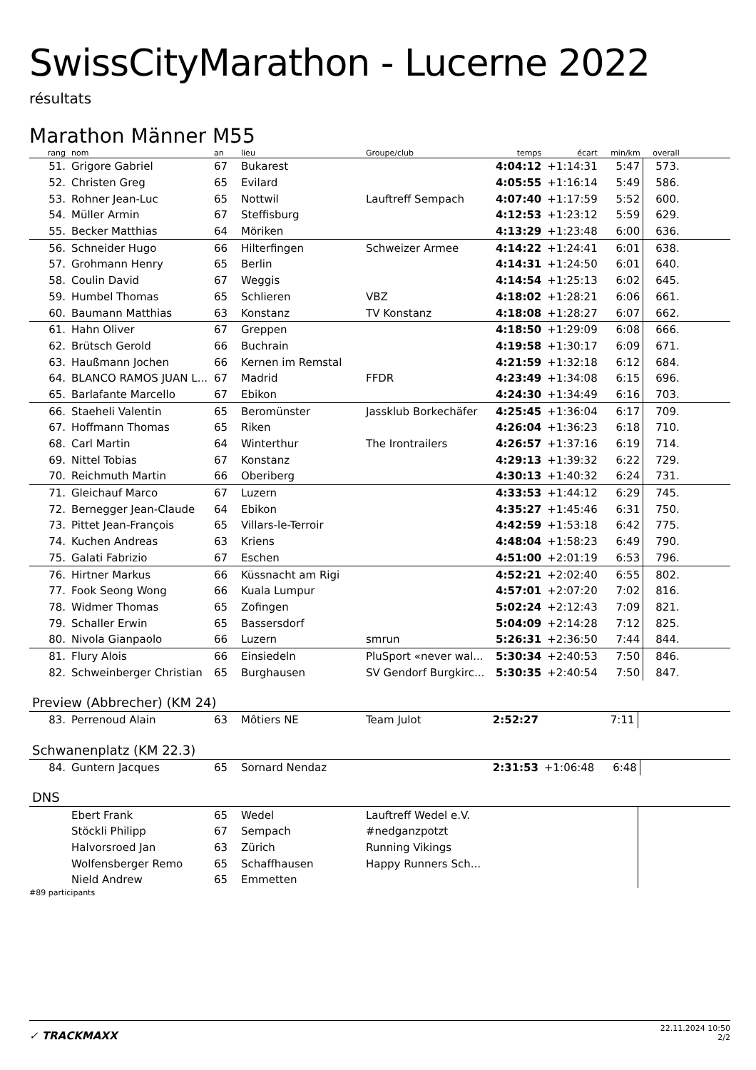SwissCityMarathon - Lucerne 2022
résultats
Marathon Männer M55
| rang | nom | an | lieu | Groupe/club | temps | écart | min/km | overall | |
| --- | --- | --- | --- | --- | --- | --- | --- | --- | --- |
| 51. | Grigore Gabriel | 67 | Bukarest | | 4:04:12 | +1:14:31 | 5:47 | 573. | |
| 52. | Christen Greg | 65 | Evilard | | 4:05:55 | +1:16:14 | 5:49 | 586. | |
| 53. | Rohner Jean-Luc | 65 | Nottwil | Lauftreff Sempach | 4:07:40 | +1:17:59 | 5:52 | 600. | |
| 54. | Müller Armin | 67 | Steffisburg | | 4:12:53 | +1:23:12 | 5:59 | 629. | |
| 55. | Becker Matthias | 64 | Möriken | | 4:13:29 | +1:23:48 | 6:00 | 636. | |
| 56. | Schneider Hugo | 66 | Hilterfingen | Schweizer Armee | 4:14:22 | +1:24:41 | 6:01 | 638. | |
| 57. | Grohmann Henry | 65 | Berlin | | 4:14:31 | +1:24:50 | 6:01 | 640. | |
| 58. | Coulin David | 67 | Weggis | | 4:14:54 | +1:25:13 | 6:02 | 645. | |
| 59. | Humbel Thomas | 65 | Schlieren | VBZ | 4:18:02 | +1:28:21 | 6:06 | 661. | |
| 60. | Baumann Matthias | 63 | Konstanz | TV Konstanz | 4:18:08 | +1:28:27 | 6:07 | 662. | |
| 61. | Hahn Oliver | 67 | Greppen | | 4:18:50 | +1:29:09 | 6:08 | 666. | |
| 62. | Brütsch Gerold | 66 | Buchrain | | 4:19:58 | +1:30:17 | 6:09 | 671. | |
| 63. | Haußmann Jochen | 66 | Kernen im Remstal | | 4:21:59 | +1:32:18 | 6:12 | 684. | |
| 64. | BLANCO RAMOS JUAN L... | 67 | Madrid | FFDR | 4:23:49 | +1:34:08 | 6:15 | 696. | |
| 65. | Barlafante Marcello | 67 | Ebikon | | 4:24:30 | +1:34:49 | 6:16 | 703. | |
| 66. | Staeheli Valentin | 65 | Beromünster | Jassklub Borkechäfer | 4:25:45 | +1:36:04 | 6:17 | 709. | |
| 67. | Hoffmann Thomas | 65 | Riken | | 4:26:04 | +1:36:23 | 6:18 | 710. | |
| 68. | Carl Martin | 64 | Winterthur | The Irontrailers | 4:26:57 | +1:37:16 | 6:19 | 714. | |
| 69. | Nittel Tobias | 67 | Konstanz | | 4:29:13 | +1:39:32 | 6:22 | 729. | |
| 70. | Reichmuth Martin | 66 | Oberiberg | | 4:30:13 | +1:40:32 | 6:24 | 731. | |
| 71. | Gleichauf Marco | 67 | Luzern | | 4:33:53 | +1:44:12 | 6:29 | 745. | |
| 72. | Bernegger Jean-Claude | 64 | Ebikon | | 4:35:27 | +1:45:46 | 6:31 | 750. | |
| 73. | Pittet Jean-François | 65 | Villars-le-Terroir | | 4:42:59 | +1:53:18 | 6:42 | 775. | |
| 74. | Kuchen Andreas | 63 | Kriens | | 4:48:04 | +1:58:23 | 6:49 | 790. | |
| 75. | Galati Fabrizio | 67 | Eschen | | 4:51:00 | +2:01:19 | 6:53 | 796. | |
| 76. | Hirtner Markus | 66 | Küssnacht am Rigi | | 4:52:21 | +2:02:40 | 6:55 | 802. | |
| 77. | Fook Seong Wong | 66 | Kuala Lumpur | | 4:57:01 | +2:07:20 | 7:02 | 816. | |
| 78. | Widmer Thomas | 65 | Zofingen | | 5:02:24 | +2:12:43 | 7:09 | 821. | |
| 79. | Schaller Erwin | 65 | Bassersdorf | | 5:04:09 | +2:14:28 | 7:12 | 825. | |
| 80. | Nivola Gianpaolo | 66 | Luzern | smrun | 5:26:31 | +2:36:50 | 7:44 | 844. | |
| 81. | Flury Alois | 66 | Einsiedeln | PluSport «never wal... | 5:30:34 | +2:40:53 | 7:50 | 846. | |
| 82. | Schweinberger Christian | 65 | Burghausen | SV Gendorf Burgkirc... | 5:30:35 | +2:40:54 | 7:50 | 847. | |
Preview (Abbrecher) (KM 24)
| 83. | Perrenoud Alain | 63 | Môtiers NE | Team Julot | 2:52:27 | | 7:11 | |
Schwanenplatz (KM 22.3)
| 84. | Guntern Jacques | 65 | Sornard Nendaz | | 2:31:53 | +1:06:48 | 6:48 | |
DNS
| | Ebert Frank | 65 | Wedel | Lauftreff Wedel e.V. | | | | |
| | Stöckli Philipp | 67 | Sempach | #nedganzpotzt | | | | |
| | Halvorsroed Jan | 63 | Zürich | Running Vikings | | | | |
| | Wolfensberger Remo | 65 | Schaffhausen | Happy Runners Sch... | | | | |
| | Nield Andrew | 65 | Emmetten | | | | | |
#89 participants
✓ TRACKMAXX
22.11.2024 10:50
2/2